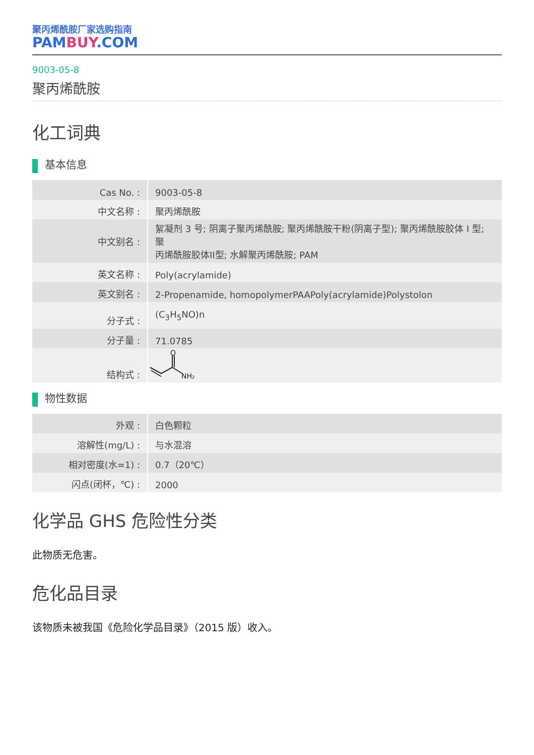聚丙烯酰胺厂家选购指南
PAMBUY.COM
9003-05-8
聚丙烯酰胺
化工词典
基本信息
| Cas No. : | 9003-05-8 |
| 中文名称 : | 聚丙烯酰胺 |
| 中文别名 : | 絮凝剂 3 号; 阴离子聚丙烯酰胺; 聚丙烯酰胺干粉(阴离子型); 聚丙烯酰胺胶体 I 型; 聚 丙烯酰胺胶体II型; 水解聚丙烯酰胺; PAM |
| 英文名称 : | Poly(acrylamide) |
| 英文别名 : | 2-Propenamide, homopolymerPAAPoly(acrylamide)Polystolon |
| 分子式 : | (C<sub>3</sub>H<sub>5</sub>NO)n |
| 分子量 : | 71.0785 |
| 结构式 : | O NH₂ |
物性数据
| 外观 : | 白色颗粒 |
| 溶解性(mg/L) : | 与水混溶 |
| 相对密度(水=1) : | 0.7（20℃） |
| 闪点(闭杯，℃) : | 2000 |
化学品 GHS 危险性分类
此物质无危害。
危化品目录
该物质未被我国《危险化学品目录》（2015 版）收入。